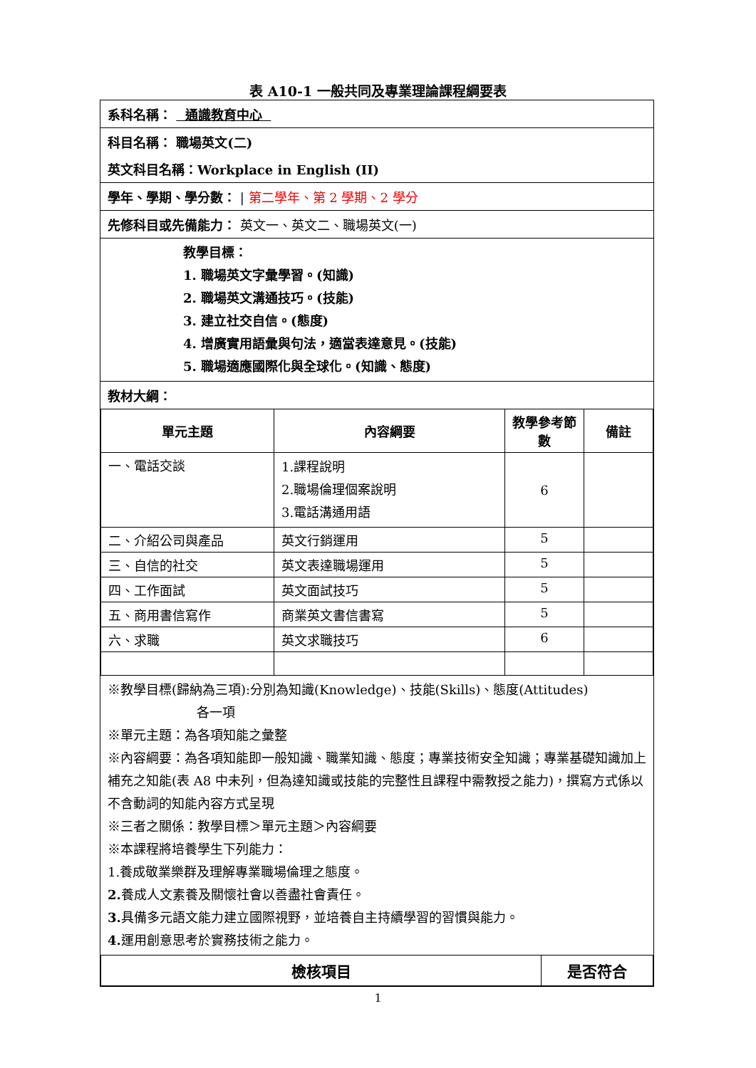表 A10-1 一般共同及專業理論課程綱要表
系科名稱： 通識教育中心
科目名稱： 職場英文(二)
英文科目名稱：Workplace in English (II)
學年、學期、學分數： | 第二學年、第 2 學期、2 學分
先修科目或先備能力： 英文一、英文二、職場英文(一)
教學目標：
1. 職場英文字彙學習。(知識)
2. 職場英文溝通技巧。(技能)
3. 建立社交自信。(態度)
4. 增廣實用語彙與句法，適當表達意見。(技能)
5. 職場適應國際化與全球化。(知識、態度)
教材大綱：
| 單元主題 | 內容綱要 | 教學參考節數 | 備註 |
| --- | --- | --- | --- |
| 一、電話交談 | 1.課程說明 2.職場倫理個案說明 3.電話溝通用語 | 6 | |
| 二、介紹公司與產品 | 英文行銷運用 | 5 | |
| 三、自信的社交 | 英文表達職場運用 | 5 | |
| 四、工作面試 | 英文面試技巧 | 5 | |
| 五、商用書信寫作 | 商業英文書信書寫 | 5 | |
| 六、求職 | 英文求職技巧 | 6 | |
※教學目標(歸納為三項):分別為知識(Knowledge)、技能(Skills)、態度(Attitudes)
各一項
※單元主題：為各項知能之彙整
※內容綱要：為各項知能即一般知識、職業知識、態度；專業技術安全知識；專業基礎知識加上補充之知能(表 A8 中未列，但為達知識或技能的完整性且課程中需教授之能力)，撰寫方式係以不含動詞的知能內容方式呈現
※三者之關係：教學目標＞單元主題＞內容綱要
※本課程將培養學生下列能力：
1.養成敬業樂群及理解專業職場倫理之態度。
2. 養成人文素養及關懷社會以善盡社會責任。
3. 具備多元語文能力建立國際視野，並培養自主持續學習的習慣與能力。
4. 運用創意思考於實務技術之能力。
| 檢核項目 | 是否符合 |
| --- | --- |
1